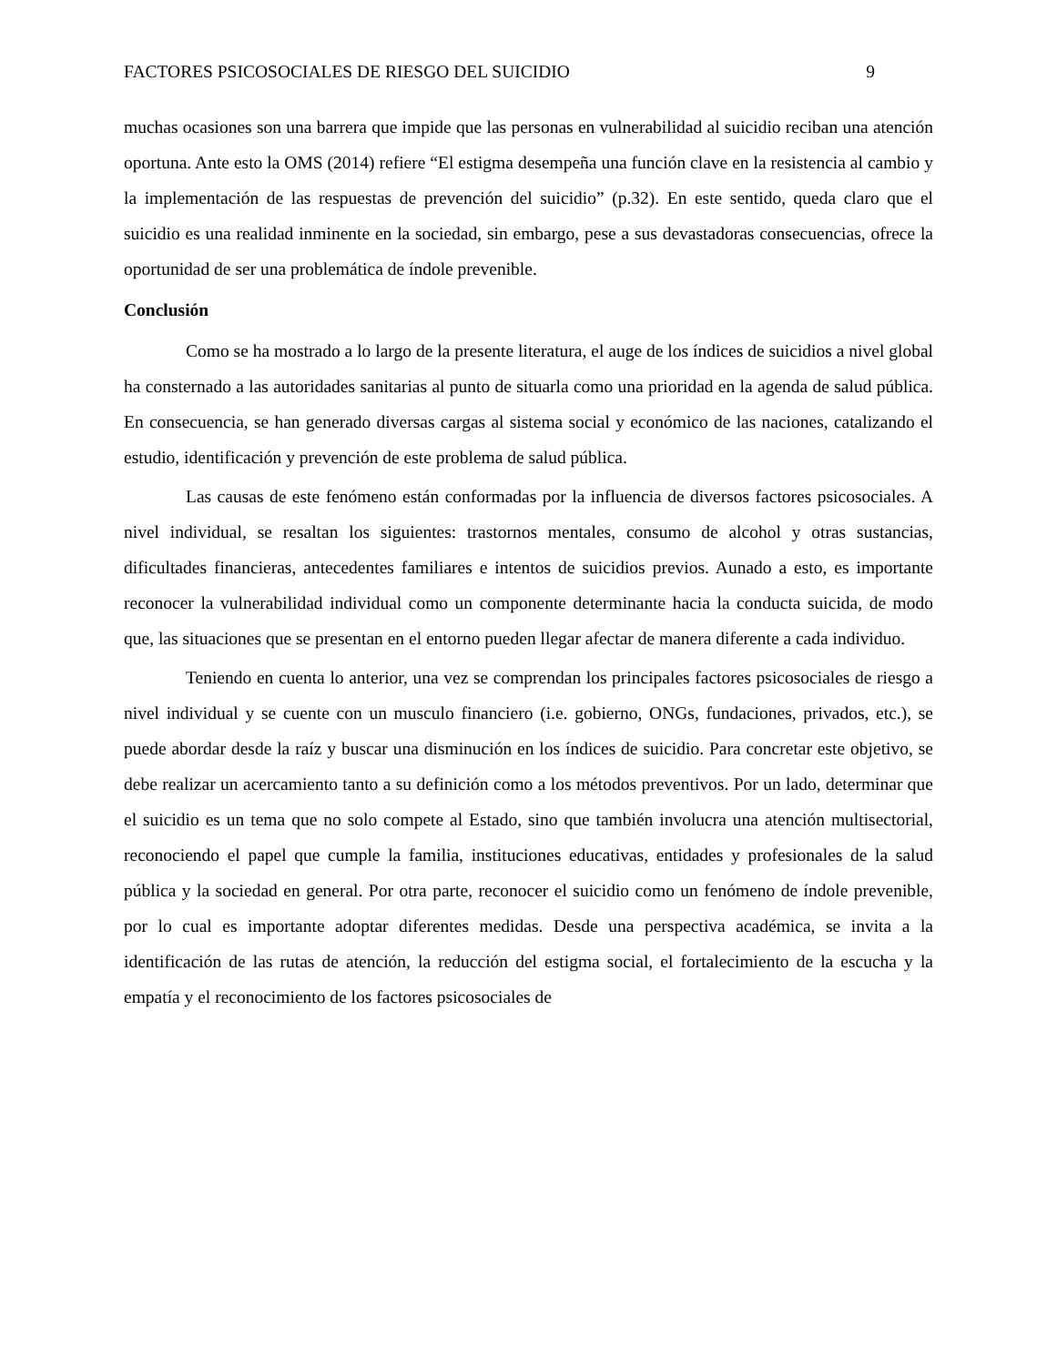FACTORES PSICOSOCIALES DE RIESGO DEL SUICIDIO 9
muchas ocasiones son una barrera que impide que las personas en vulnerabilidad al suicidio reciban una atención oportuna. Ante esto la OMS (2014) refiere “El estigma desempeña una función clave en la resistencia al cambio y la implementación de las respuestas de prevención del suicidio” (p.32). En este sentido, queda claro que el suicidio es una realidad inminente en la sociedad, sin embargo, pese a sus devastadoras consecuencias, ofrece la oportunidad de ser una problemática de índole prevenible.
Conclusión
Como se ha mostrado a lo largo de la presente literatura, el auge de los índices de suicidios a nivel global ha consternado a las autoridades sanitarias al punto de situarla como una prioridad en la agenda de salud pública. En consecuencia, se han generado diversas cargas al sistema social y económico de las naciones, catalizando el estudio, identificación y prevención de este problema de salud pública.
Las causas de este fenómeno están conformadas por la influencia de diversos factores psicosociales. A nivel individual, se resaltan los siguientes: trastornos mentales, consumo de alcohol y otras sustancias, dificultades financieras, antecedentes familiares e intentos de suicidios previos. Aunado a esto, es importante reconocer la vulnerabilidad individual como un componente determinante hacia la conducta suicida, de modo que, las situaciones que se presentan en el entorno pueden llegar afectar de manera diferente a cada individuo.
Teniendo en cuenta lo anterior, una vez se comprendan los principales factores psicosociales de riesgo a nivel individual y se cuente con un musculo financiero (i.e. gobierno, ONGs, fundaciones, privados, etc.), se puede abordar desde la raíz y buscar una disminución en los índices de suicidio. Para concretar este objetivo, se debe realizar un acercamiento tanto a su definición como a los métodos preventivos. Por un lado, determinar que el suicidio es un tema que no solo compete al Estado, sino que también involucra una atención multisectorial, reconociendo el papel que cumple la familia, instituciones educativas, entidades y profesionales de la salud pública y la sociedad en general. Por otra parte, reconocer el suicidio como un fenómeno de índole prevenible, por lo cual es importante adoptar diferentes medidas. Desde una perspectiva académica, se invita a la identificación de las rutas de atención, la reducción del estigma social, el fortalecimiento de la escucha y la empatía y el reconocimiento de los factores psicosociales de